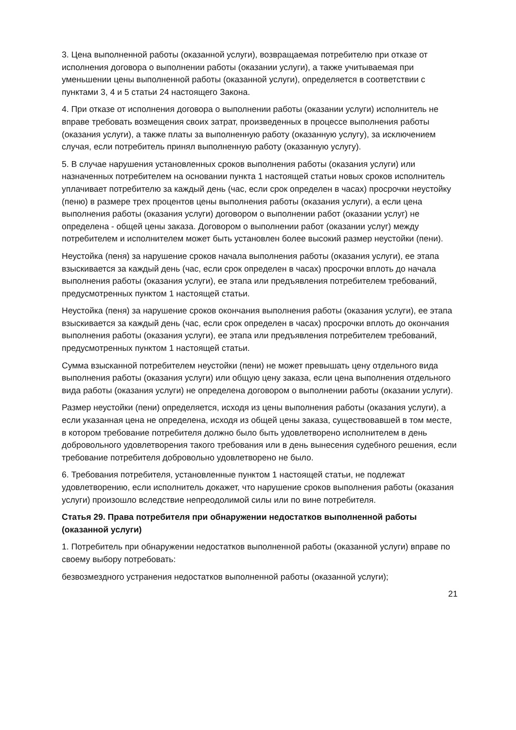3. Цена выполненной работы (оказанной услуги), возвращаемая потребителю при отказе от исполнения договора о выполнении работы (оказании услуги), а также учитываемая при уменьшении цены выполненной работы (оказанной услуги), определяется в соответствии с пунктами 3, 4 и 5 статьи 24 настоящего Закона.
4. При отказе от исполнения договора о выполнении работы (оказании услуги) исполнитель не вправе требовать возмещения своих затрат, произведенных в процессе выполнения работы (оказания услуги), а также платы за выполненную работу (оказанную услугу), за исключением случая, если потребитель принял выполненную работу (оказанную услугу).
5. В случае нарушения установленных сроков выполнения работы (оказания услуги) или назначенных потребителем на основании пункта 1 настоящей статьи новых сроков исполнитель уплачивает потребителю за каждый день (час, если срок определен в часах) просрочки неустойку (пеню) в размере трех процентов цены выполнения работы (оказания услуги), а если цена выполнения работы (оказания услуги) договором о выполнении работ (оказании услуг) не определена - общей цены заказа. Договором о выполнении работ (оказании услуг) между потребителем и исполнителем может быть установлен более высокий размер неустойки (пени).
Неустойка (пеня) за нарушение сроков начала выполнения работы (оказания услуги), ее этапа взыскивается за каждый день (час, если срок определен в часах) просрочки вплоть до начала выполнения работы (оказания услуги), ее этапа или предъявления потребителем требований, предусмотренных пунктом 1 настоящей статьи.
Неустойка (пеня) за нарушение сроков окончания выполнения работы (оказания услуги), ее этапа взыскивается за каждый день (час, если срок определен в часах) просрочки вплоть до окончания выполнения работы (оказания услуги), ее этапа или предъявления потребителем требований, предусмотренных пунктом 1 настоящей статьи.
Сумма взысканной потребителем неустойки (пени) не может превышать цену отдельного вида выполнения работы (оказания услуги) или общую цену заказа, если цена выполнения отдельного вида работы (оказания услуги) не определена договором о выполнении работы (оказании услуги).
Размер неустойки (пени) определяется, исходя из цены выполнения работы (оказания услуги), а если указанная цена не определена, исходя из общей цены заказа, существовавшей в том месте, в котором требование потребителя должно было быть удовлетворено исполнителем в день добровольного удовлетворения такого требования или в день вынесения судебного решения, если требование потребителя добровольно удовлетворено не было.
6. Требования потребителя, установленные пунктом 1 настоящей статьи, не подлежат удовлетворению, если исполнитель докажет, что нарушение сроков выполнения работы (оказания услуги) произошло вследствие непреодолимой силы или по вине потребителя.
Статья 29. Права потребителя при обнаружении недостатков выполненной работы (оказанной услуги)
1. Потребитель при обнаружении недостатков выполненной работы (оказанной услуги) вправе по своему выбору потребовать:
безвозмездного устранения недостатков выполненной работы (оказанной услуги);
21